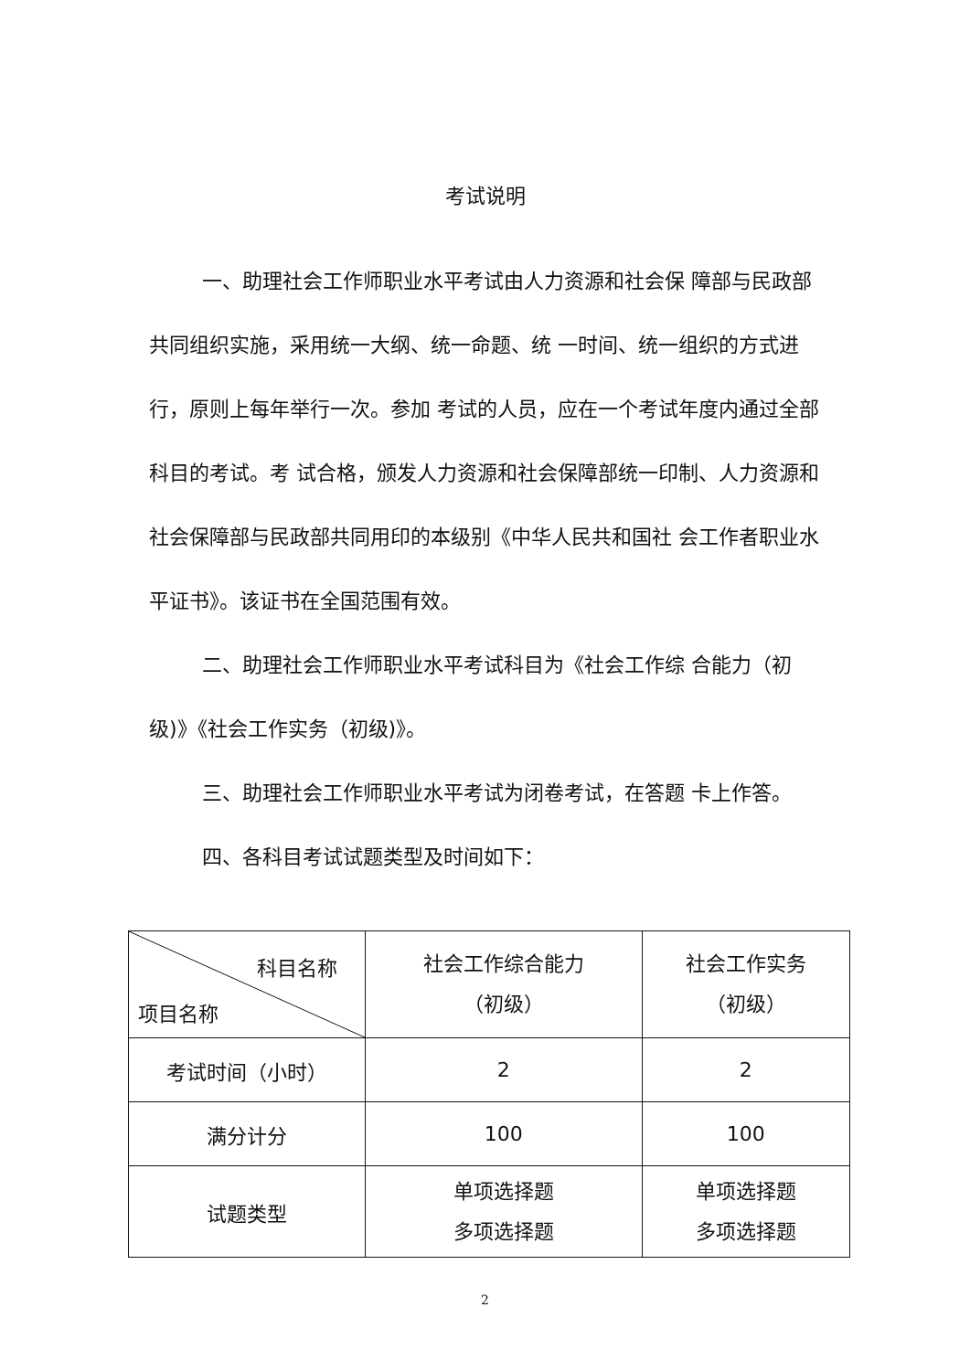考试说明
一、助理社会工作师职业水平考试由人力资源和社会保 障部与民政部共同组织实施，采用统一大纲、统一命题、统 一时间、统一组织的方式进行，原则上每年举行一次。参加 考试的人员，应在一个考试年度内通过全部科目的考试。考 试合格，颁发人力资源和社会保障部统一印制、人力资源和 社会保障部与民政部共同用印的本级别《中华人民共和国社 会工作者职业水平证书》。该证书在全国范围有效。
二、助理社会工作师职业水平考试科目为《社会工作综 合能力（初级)》《社会工作实务（初级)》。
三、助理社会工作师职业水平考试为闭卷考试，在答题 卡上作答。
四、各科目考试试题类型及时间如下：
| 科目名称 项目名称 | 社会工作综合能力 （初级） | 社会工作实务 （初级） |
| 考试时间（小时） | 2 | 2 |
| 满分计分 | 100 | 100 |
| 试题类型 | 单项选择题 多项选择题 | 单项选择题 多项选择题 |
2